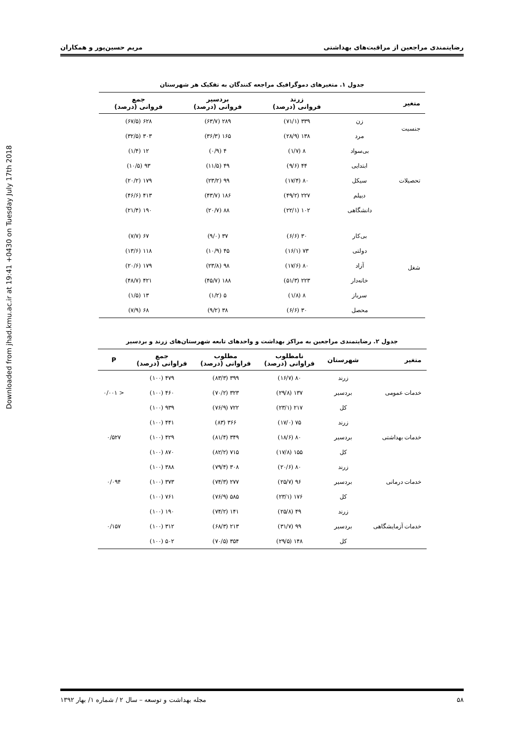Downloaded from jhad.kmu.ac.ir at 19:41 +0430 on Tuesday July 17th 2018
رضایتمندی مراجعین از مراقبت‌های بهداشتی مریم حسین‌پور و همکاران
جدول ۱. متغیرهای دموگرافیک مراجعه کنندگان به تفکیک هر شهرستان
| متغیر | | زرند فروانی (درصد) | بردسیر فروانی (درصد) | جمع فروانی (درصد) |
| --- | --- | --- | --- | --- |
| جنسیت | زن | ۳۳۹ (۷۱/۱) | ۲۸۹ (۶۳/۷) | ۶۲۸ (۶۷/۵) |
| | مرد | ۱۳۸ (۲۸/۹) | ۱۶۵ (۳۶/۳) | ۳۰۳ (۳۲/۵) |
| تحصیلات | بی‌سواد | ۸ (۱/۷) | ۴ (۰/۹) | ۱۲ (۱/۴) |
| | ابتدایی | ۴۴ (۹/۶) | ۴۹ (۱۱/۵) | ۹۳ (۱۰/۵) |
| | سیکل | ۸۰ (۱۷/۴) | ۹۹ (۲۳/۲) | ۱۷۹ (۲۰/۲) |
| | دیپلم | ۲۲۷ (۴۹/۲) | ۱۸۶ (۴۳/۷) | ۴۱۳ (۴۶/۶) |
| | دانشگاهی | ۱۰۲ (۲۲/۱) | ۸۸ (۲۰/۷) | ۱۹۰ (۲۱/۴) |
| شغل | بی‌کار | ۳۰ (۶/۶) | ۳۷ (۹/۰) | ۶۷ (۷/۷) |
| | دولتی | ۷۳ (۱۶/۱) | ۴۵ (۱۰/۹) | ۱۱۸ (۱۳/۶) |
| | آزاد | ۸۰ (۱۷/۶) | ۹۸ (۲۳/۸) | ۱۷۹ (۲۰/۶) |
| | خانه‌دار | ۲۲۳ (۵۱/۳) | ۱۸۸ (۴۵/۷) | ۴۲۱ (۴۸/۷) |
| | سرباز | ۸ (۱/۸) | ۵ (۱/۲) | ۱۳ (۱/۵) |
| | محصل | ۳۰ (۶/۶) | ۳۸ (۹/۲) | ۶۸ (۷/۹) |
جدول ۲. رضایتمندی مراجعین به مراکز بهداشت و واحدهای تابعه شهرستان‌های زرند و بردسیر
| متغیر | شهرستان | نامطلوب فراوانی (درصد) | مطلوب فراوانی (درصد) | جمع فراوانی (درصد) | P |
| --- | --- | --- | --- | --- | --- |
| خدمات عمومی | زرند | ۸۰ (۱۶/۷) | ۳۹۹ (۸۳/۳) | ۴۷۹ (۱۰۰) | < ۰/۰۰۱ |
| | بردسیر | ۱۳۷ (۲۹/۸) | ۳۲۳ (۷۰/۲) | ۴۶۰ (۱۰۰) | |
| | کل | ۲۱۷ (۲۳/۱) | ۷۲۲ (۷۶/۹) | ۹۳۹ (۱۰۰) | |
| خدمات بهداشتی | زرند | ۷۵ (۱۷/۰) | ۳۶۶ (۸۳) | ۴۴۱ (۱۰۰) | ۰/۵۲۷ |
| | بردسیر | ۸۰ (۱۸/۶) | ۳۴۹ (۸۱/۴) | ۴۲۹ (۱۰۰) | |
| | کل | ۱۵۵ (۱۷/۸) | ۷۱۵ (۸۲/۲) | ۸۷۰ (۱۰۰) | |
| خدمات درمانی | زرند | ۸۰ (۲۰/۶) | ۳۰۸ (۷۹/۴) | ۳۸۸ (۱۰۰) | ۰/۰۹۴ |
| | بردسیر | ۹۶ (۲۵/۷) | ۲۷۷ (۷۴/۳) | ۳۷۳ (۱۰۰) | |
| | کل | ۱۷۶ (۲۳/۱) | ۵۸۵ (۷۶/۹) | ۷۶۱ (۱۰۰) | |
| خدمات آزمایشگاهی | زرند | ۴۹ (۲۵/۸) | ۱۴۱ (۷۴/۲) | ۱۹۰ (۱۰۰) | ۰/۱۵۷ |
| | بردسیر | ۹۹ (۳۱/۷) | ۲۱۳ (۶۸/۳) | ۳۱۲ (۱۰۰) | |
| | کل | ۱۴۸ (۲۹/۵) | ۳۵۴ (۷۰/۵) | ۵۰۲ (۱۰۰) | |
۵۸ مجله بهداشت و توسعه – سال ۲ / شماره ۱/ بهار ۱۳۹۲